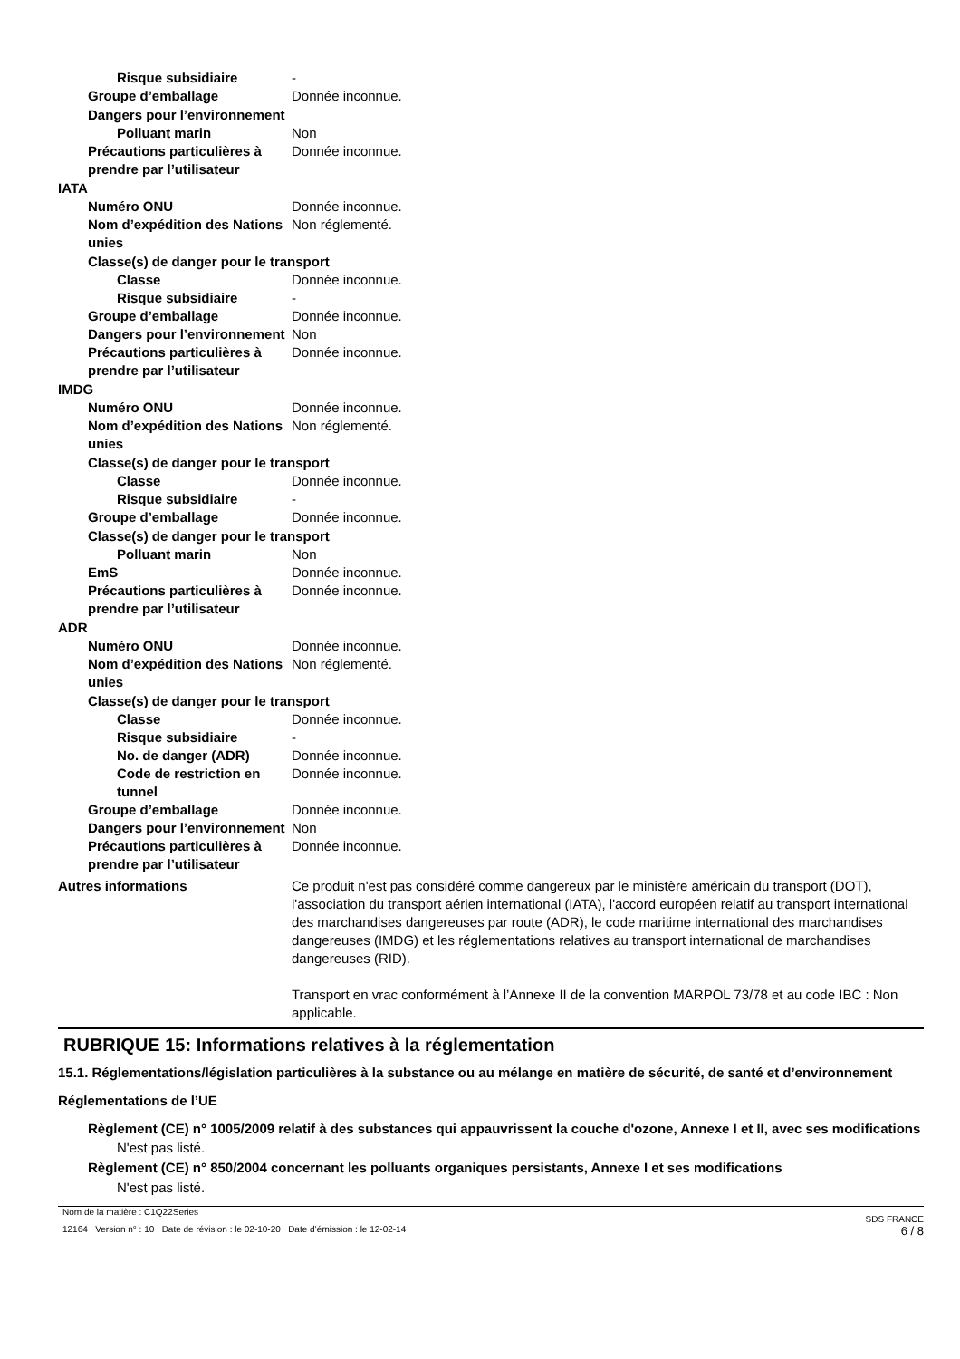Risque subsidiaire -
Groupe d’emballage Donnée inconnue.
Dangers pour l’environnement
Polluant marin Non
Précautions particulières à prendre par l’utilisateur
Donnée inconnue.
IATA
Numéro ONU Donnée inconnue.
Nom d’expédition des Nations unies
Non réglementé.
Classe(s) de danger pour le transport
Classe Donnée inconnue.
Risque subsidiaire -
Groupe d’emballage Donnée inconnue.
Dangers pour l’environnement
Non
Précautions particulières à prendre par l’utilisateur
Donnée inconnue.
IMDG
Numéro ONU Donnée inconnue.
Nom d’expédition des Nations unies
Non réglementé.
Classe(s) de danger pour le transport
Classe Donnée inconnue.
Risque subsidiaire -
Groupe d’emballage Donnée inconnue.
Classe(s) de danger pour le transport
Polluant marin Non
EmS Donnée inconnue.
Précautions particulières à prendre par l’utilisateur
Donnée inconnue.
ADR
Numéro ONU Donnée inconnue.
Nom d’expédition des Nations unies
Non réglementé.
Classe(s) de danger pour le transport
Classe Donnée inconnue.
Risque subsidiaire -
No. de danger (ADR) Donnée inconnue.
Code de restriction en tunnel
Donnée inconnue.
Groupe d’emballage Donnée inconnue.
Dangers pour l’environnement
Non
Précautions particulières à prendre par l’utilisateur
Donnée inconnue.
Autres informations Ce produit n'est pas considéré comme dangereux par le ministère américain du transport (DOT), l'association du transport aérien international (IATA), l'accord européen relatif au transport international des marchandises dangereuses par route (ADR), le code maritime international des marchandises dangereuses (IMDG) et les réglementations relatives au transport international de marchandises dangereuses (RID).
Transport en vrac conformément à l’Annexe II de la convention MARPOL 73/78 et au code IBC : Non applicable.
RUBRIQUE 15: Informations relatives à la réglementation
15.1. Réglementations/législation particulières à la substance ou au mélange en matière de sécurité, de santé et d’environnement
Réglementations de l’UE
Règlement (CE) n° 1005/2009 relatif à des substances qui appauvrissent la couche d'ozone, Annexe I et II, avec ses modifications
N'est pas listé.
Règlement (CE) n° 850/2004 concernant les polluants organiques persistants, Annexe I et ses modifications
N'est pas listé.
Nom de la matière : C1Q22Series
12164 Version n° : 10 Date de révision : le 02-10-20 Date d’émission : le 12-02-14
SDS FRANCE
6 / 8